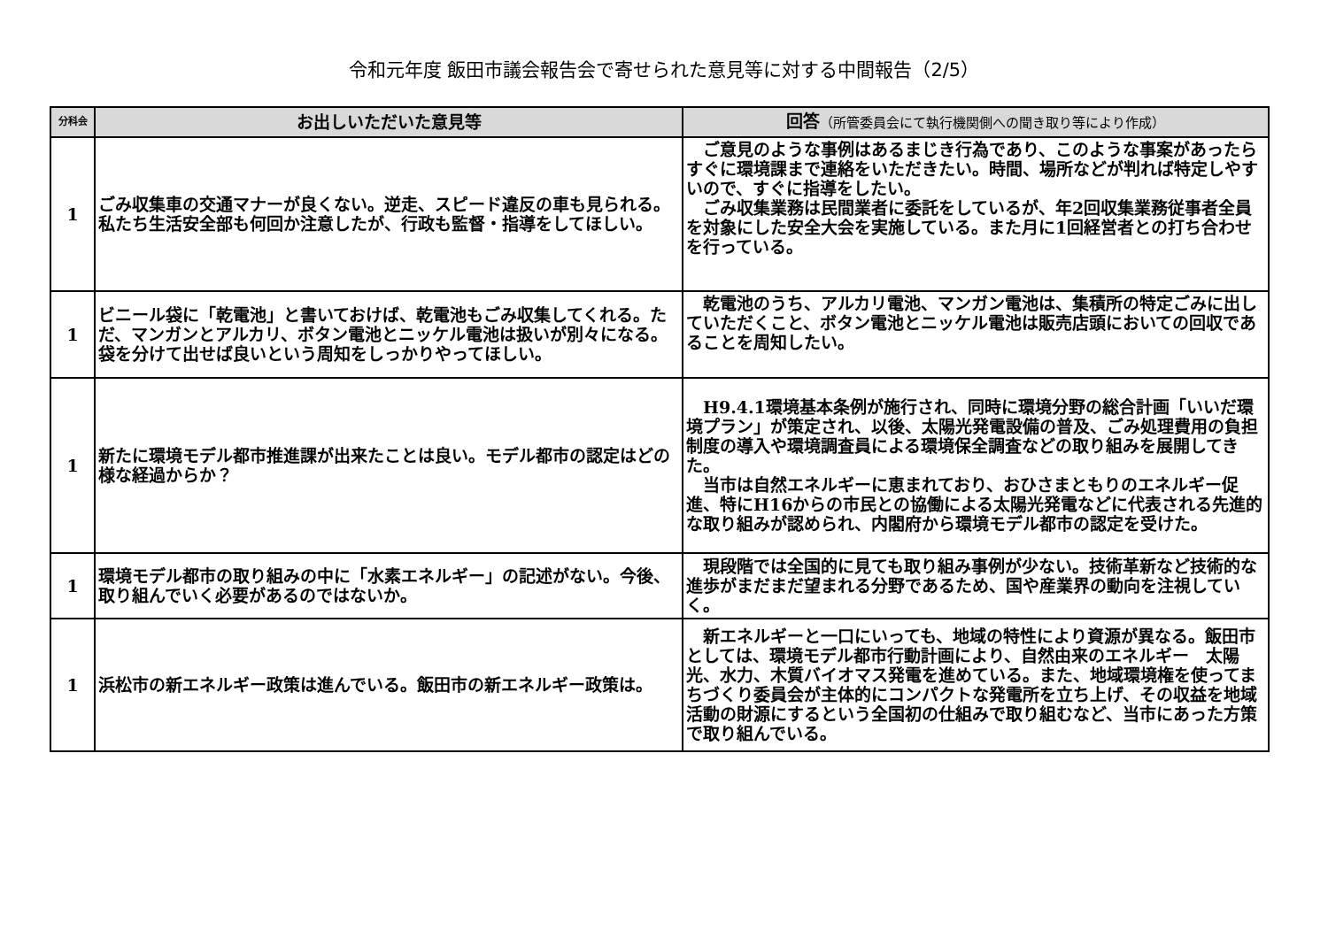令和元年度 飯田市議会報告会で寄せられた意見等に対する中間報告（2/5）
| 分科会 | お出しいただいた意見等 | 回答 （所管委員会にて執行機関側への聞き取り等により作成） |
| --- | --- | --- |
| 1 | ごみ収集車の交通マナーが良くない。逆走、スピード違反の車も見られる。私たち生活安全部も何回か注意したが、行政も監督・指導をしてほしい。 | ご意見のような事例はあるまじき行為であり、このような事案があったらすぐに環境課まで連絡をいただきたい。時間、場所などが判れば特定しやすいので、すぐに指導をしたい。 ごみ収集業務は民間業者に委託をしているが、年2回収集業務従事者全員を対象にした安全大会を実施している。また月に1回経営者との打ち合わせを行っている。 |
| 1 | ビニール袋に「乾電池」と書いておけば、乾電池もごみ収集してくれる。ただ、マンガンとアルカリ、ボタン電池とニッケル電池は扱いが別々になる。袋を分けて出せば良いという周知をしっかりやってほしい。 | 乾電池のうち、アルカリ電池、マンガン電池は、集積所の特定ごみに出していただくこと、ボタン電池とニッケル電池は販売店頭においての回収であることを周知したい。 |
| 1 | 新たに環境モデル都市推進課が出来たことは良い。モデル都市の認定はどの様な経過からか？ | H9.4.1環境基本条例が施行され、同時に環境分野の総合計画「いいだ環境プラン」が策定され、以後、太陽光発電設備の普及、ごみ処理費用の負担制度の導入や環境調査員による環境保全調査などの取り組みを展開してきた。 当市は自然エネルギーに恵まれており、おひさまともりのエネルギー促進、特にH16からの市民との協働による太陽光発電などに代表される先進的な取り組みが認められ、内閣府から環境モデル都市の認定を受けた。 |
| 1 | 環境モデル都市の取り組みの中に「水素エネルギー」の記述がない。今後、取り組んでいく必要があるのではないか。 | 現段階では全国的に見ても取り組み事例が少ない。技術革新など技術的な進歩がまだまだ望まれる分野であるため、国や産業界の動向を注視していく。 |
| 1 | 浜松市の新エネルギー政策は進んでいる。飯田市の新エネルギー政策は。 | 新エネルギーと一口にいっても、地域の特性により資源が異なる。飯田市としては、環境モデル都市行動計画により、自然由来のエネルギー 太陽光、水力、木質バイオマス発電を進めている。また、地域環境権を使ってまちづくり委員会が主体的にコンパクトな発電所を立ち上げ、その収益を地域活動の財源にするという全国初の仕組みで取り組むなど、当市にあった方策で取り組んでいる。 |